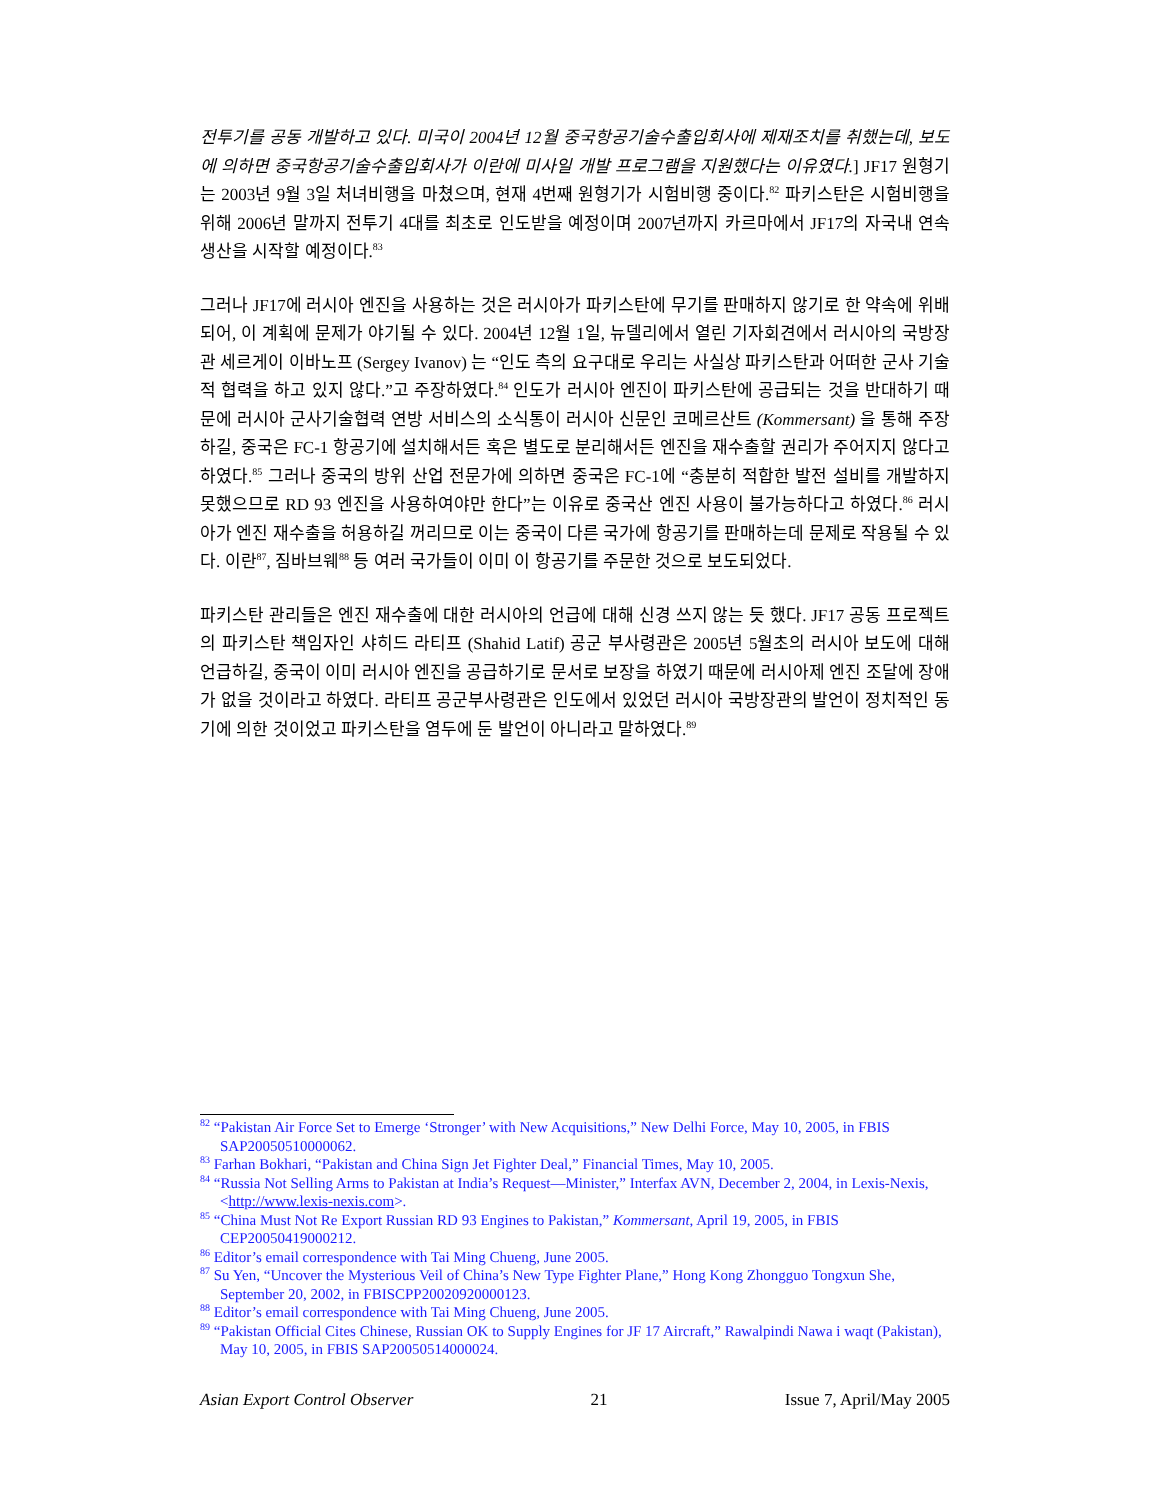전투기를 공동 개발하고 있다. 미국이 2004년 12월 중국항공기술수출입회사에 제재조치를 취했는데, 보도에 의하면 중국항공기술수출입회사가 이란에 미사일 개발 프로그램을 지원했다는 이유였다.] JF17 원형기는 2003년 9월 3일 처녀비행을 마쳤으며, 현재 4번째 원형기가 시험비행 중이다.<sup>82</sup> 파키스탄은 시험비행을 위해 2006년 말까지 전투기 4대를 최초로 인도받을 예정이며 2007년까지 카르마에서 JF17의 자국내 연속 생산을 시작할 예정이다.<sup>83</sup>
그러나 JF17에 러시아 엔진을 사용하는 것은 러시아가 파키스탄에 무기를 판매하지 않기로 한 약속에 위배되어, 이 계획에 문제가 야기될 수 있다. 2004년 12월 1일, 뉴델리에서 열린 기자회견에서 러시아의 국방장관 세르게이 이바노프 (Sergey Ivanov) 는 “인도 측의 요구대로 우리는 사실상 파키스탄과 어떠한 군사 기술적 협력을 하고 있지 않다.”고 주장하였다.<sup>84</sup> 인도가 러시아 엔진이 파키스탄에 공급되는 것을 반대하기 때문에 러시아 군사기술협력 연방 서비스의 소식통이 러시아 신문인 코메르산트 (Kommersant) 을 통해 주장하길, 중국은 FC-1 항공기에 설치해서든 혹은 별도로 분리해서든 엔진을 재수출할 권리가 주어지지 않다고 하였다.<sup>85</sup> 그러나 중국의 방위 산업 전문가에 의하면 중국은 FC-1에 “충분히 적합한 발전 설비를 개발하지 못했으므로 RD 93 엔진을 사용하여야만 한다”는 이유로 중국산 엔진 사용이 불가능하다고 하였다.<sup>86</sup> 러시아가 엔진 재수출을 허용하길 꺼리므로 이는 중국이 다른 국가에 항공기를 판매하는데 문제로 작용될 수 있다. 이란<sup>87</sup>, 짐바브웨<sup>88</sup> 등 여러 국가들이 이미 이 항공기를 주문한 것으로 보도되었다.
파키스탄 관리들은 엔진 재수출에 대한 러시아의 언급에 대해 신경 쓰지 않는 듯 했다. JF17 공동 프로젝트의 파키스탄 책임자인 샤히드 라티프 (Shahid Latif) 공군 부사령관은 2005년 5월초의 러시아 보도에 대해 언급하길, 중국이 이미 러시아 엔진을 공급하기로 문서로 보장을 하였기 때문에 러시아제 엔진 조달에 장애가 없을 것이라고 하였다. 라티프 공군부사령관은 인도에서 있었던 러시아 국방장관의 발언이 정치적인 동기에 의한 것이었고 파키스탄을 염두에 둔 발언이 아니라고 말하였다.<sup>89</sup>
<sup>82</sup> “Pakistan Air Force Set to Emerge ‘Stronger’ with New Acquisitions,” New Delhi Force, May 10, 2005, in FBIS SAP20050510000062.
<sup>83</sup> Farhan Bokhari, “Pakistan and China Sign Jet Fighter Deal,” Financial Times, May 10, 2005.
<sup>84</sup> “Russia Not Selling Arms to Pakistan at India’s Request—Minister,” Interfax AVN, December 2, 2004, in Lexis-Nexis, <http://www.lexis-nexis.com>.
<sup>85</sup> “China Must Not Re Export Russian RD 93 Engines to Pakistan,” Kommersant, April 19, 2005, in FBIS CEP20050419000212.
<sup>86</sup> Editor’s email correspondence with Tai Ming Chueng, June 2005.
<sup>87</sup> Su Yen, “Uncover the Mysterious Veil of China’s New Type Fighter Plane,” Hong Kong Zhongguo Tongxun She, September 20, 2002, in FBISCPP20020920000123.
<sup>88</sup> Editor’s email correspondence with Tai Ming Chueng, June 2005.
<sup>89</sup> “Pakistan Official Cites Chinese, Russian OK to Supply Engines for JF 17 Aircraft,” Rawalpindi Nawa i waqt (Pakistan), May 10, 2005, in FBIS SAP20050514000024.
Asian Export Control Observer 21 Issue 7, April/May 2005